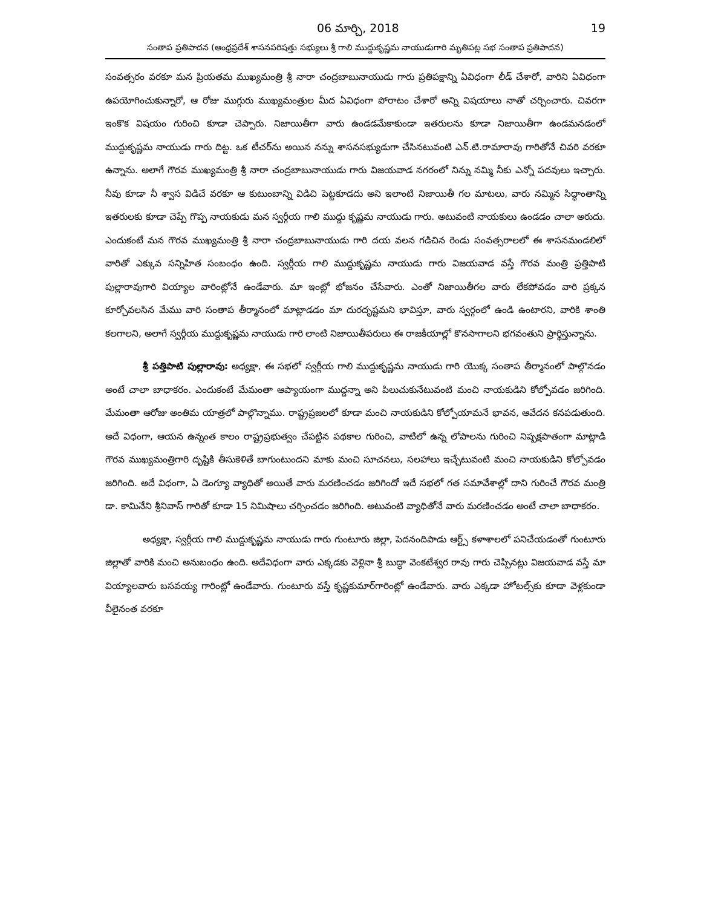06 మార్చి, 2018 19
సంతాప ప్రతిపాదన (ఆంధ్రప్రదేశ్ శాసనపరిషత్తు సభ్యులు శ్రీ గాలి ముద్దుకృష్ణమ నాయుడుగారి మృతిపట్ల సభ సంతాప ప్రతిపాదన)
సంవత్సరం వరకూ మన ప్రియతమ ముఖ్యమంత్రి శ్రీ నారా చంద్రబాబునాయుడు గారు ప్రతిపక్షాన్ని ఏవిధంగా లీడ్ చేశారో, వారిని ఏవిధంగా ఉపయోగించుకున్నారో, ఆ రోజు ముగ్గురు ముఖ్యమంత్రుల మీద ఏవిధంగా పోరాటం చేశారో అన్ని విషయాలు నాతో చర్చించారు. చివరగా ఇంకొక విషయం గురించి కూడా చెప్పారు. నిజాయితీగా వారు ఉండడమేకాకుండా ఇతరులను కూడా నిజాయితీగా ఉండమనడంలో ముద్దుకృష్ణమ నాయుడు గారు దిట్ట. ఒక టీచర్‌ను అయిన నన్ను శాసనసభ్యుడుగా చేసినటువంటి ఎన్.టి.రామారావు గారితోనే చివరి వరకూ ఉన్నాను. అలాగే గౌరవ ముఖ్యమంత్రి శ్రీ నారా చంద్రబాబునాయుడు గారు విజయవాడ నగరంలో నిన్ను నమ్మి నీకు ఎన్నో పదవులు ఇచ్చారు. నీవు కూడా నీ శ్వాస విడిచే వరకూ ఆ కుటుంబాన్ని విడిచి పెట్టకూడదు అని ఇలాంటి నిజాయితీ గల మాటలు, వారు నమ్మిన సిద్ధాంతాన్ని ఇతరులకు కూడా చెప్పే గొప్ప నాయకుడు మన స్వర్గీయ గాలి ముద్దు కృష్ణమ నాయుడు గారు. అటువంటి నాయకులు ఉండడం చాలా అరుదు. ఎందుకంటే మన గౌరవ ముఖ్యమంత్రి శ్రీ నారా చంద్రబాబునాయుడు గారి దయ వలన గడిచిన రెండు సంవత్సరాలలో ఈ శాసనమండలిలో వారితో ఎక్కువ సన్నిహిత సంబంధం ఉంది. స్వర్గీయ గాలి ముద్దుకృష్ణమ నాయుడు గారు విజయవాడ వస్తే గౌరవ మంత్రి ప్రత్తిపాటి పుల్లారావుగారి వియ్యాల వారింట్లోనే ఉండేవారు. మా ఇంట్లో భోజనం చేసేవారు. ఎంతో నిజాయితీగల వారు లేకపోవడం వారి ప్రక్కన కూర్చోవలసిన మేము వారి సంతాప తీర్మానంలో మాట్లాడడం మా దురదృష్టమని భావిస్తూ, వారు స్వర్గంలో ఉండి ఉంటారని, వారికి శాంతి కలగాలని, అలాగే స్వర్గీయ ముద్దుకృష్ణమ నాయుడు గారి లాంటి నిజాయితీపరులు ఈ రాజకీయాల్లో కొనసాగాలని భగవంతుని ప్రార్థిస్తున్నాను.
శ్రీ పత్తిపాటి పుల్లారావు: అధ్యక్షా, ఈ సభలో స్వర్గీయ గాలి ముద్దుకృష్ణమ నాయుడు గారి యొక్క సంతాప తీర్మానంలో పాల్గొనడం అంటే చాలా బాధాకరం. ఎందుకంటే మేమంతా ఆప్యాయంగా ముద్దన్నా అని పిలుచుకునేటువంటి మంచి నాయకుడిని కోల్పోవడం జరిగింది. మేమంతా ఆరోజు అంతిమ యాత్రలో పాల్గొన్నాము. రాష్ట్రప్రజలలో కూడా మంచి నాయకుడిని కోల్పోయామనే భావన, ఆవేదన కనపడుతుంది. అదే విధంగా, ఆయన ఉన్నంత కాలం రాష్ట్రప్రభుత్వం చేపట్టిన పథకాల గురించి, వాటిలో ఉన్న లోపాలను గురించి నిష్పక్షపాతంగా మాట్లాడి గౌరవ ముఖ్యమంత్రిగారి దృష్టికి తీసుకెళితే బాగుంటుందని మాకు మంచి సూచనలు, సలహాలు ఇచ్చేటువంటి మంచి నాయకుడిని కోల్పోవడం జరిగింది. అదే విధంగా, ఏ డెంగ్యూ వ్యాధితో అయితే వారు మరణించడం జరిగిందో ఇదే సభలో గత సమావేశాల్లో దాని గురించే గౌరవ మంత్రి డా. కామినేని శ్రీనివాస్ గారితో కూడా 15 నిమిషాలు చర్చించడం జరిగింది. అటువంటి వ్యాధితోనే వారు మరణించడం అంటే చాలా బాధాకరం.
అధ్యక్షా, స్వర్గీయ గాలి ముద్దుకృష్ణమ నాయుడు గారు గుంటూరు జిల్లా, పెదనందిపాడు ఆర్ట్స్ కళాశాలలో పనిచేయడంతో గుంటూరు జిల్లాతో వారికి మంచి అనుబంధం ఉంది. అదేవిధంగా వారు ఎక్కడకు వెళ్లినా శ్రీ బుద్ధా వెంకటేశ్వర రావు గారు చెప్పినట్లు విజయవాడ వస్తే మా వియ్యాలవారు బసవయ్య గారింట్లో ఉండేవారు. గుంటూరు వస్తే కృష్ణకుమార్‌గారింట్లో ఉండేవారు. వారు ఎక్కడా హోటల్స్‌కు కూడా వెళ్లకుండా వీలైనంత వరకూ